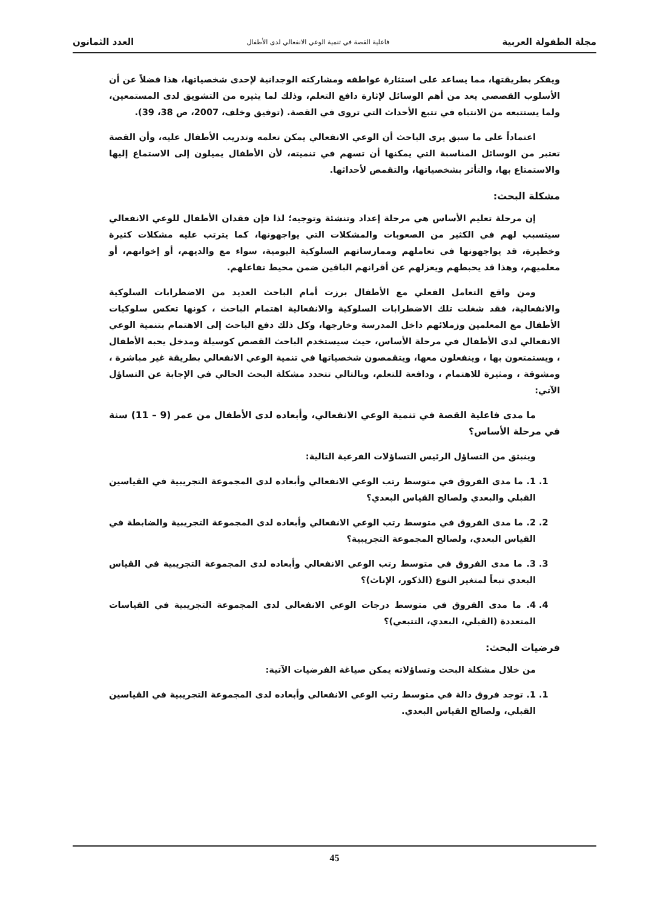مجلة الطفولة العربية فاعلية القصة في تنمية الوعي الانفعالي لدى الأطفال العدد الثمانون
ويفكر بطريقتها، مما يساعد على استثارة عواطفه ومشاركته الوجدانية لإحدى شخصياتها، هذا فضلاً عن أن الأسلوب القصصي يعد من أهم الوسائل لإثارة دافع التعلم، وذلك لما يثيره من التشويق لدى المستمعين، ولما يستتبعه من الانتباه في تتبع الأحداث التي تروى في القصة. (توفيق وخلف، 2007، ص 38، 39).
اعتماداً على ما سبق يرى الباحث أن الوعي الانفعالي يمكن تعلمه وتدريب الأطفال عليه، وأن القصة تعتبر من الوسائل المناسبة التي يمكنها أن تسهم في تنميته، لأن الأطفال يميلون إلى الاستماع إليها والاستمتاع بها، والتأثر بشخصياتها، والتقمص لأحداثها.
مشكلة البحث:
إن مرحلة تعليم الأساس هي مرحلة إعداد وتنشئة وتوجيه؛ لذا فإن فقدان الأطفال للوعي الانفعالي سيتسبب لهم في الكثير من الصعوبات والمشكلات التي يواجهونها، كما يترتب عليه مشكلات كثيرة وخطيرة، قد يواجهونها في تعاملهم وممارساتهم السلوكية اليومية، سواء مع والديهم، أو إخوانهم، أو معلميهم، وهذا قد يحبطهم ويعزلهم عن أقرانهم الباقين ضمن محيط تفاعلهم.
ومن واقع التعامل الفعلي مع الأطفال برزت أمام الباحث العديد من الاضطرابات السلوكية والانفعالية، فقد شغلت تلك الاضطرابات السلوكية والانفعالية اهتمام الباحث ، كونها تعكس سلوكيات الأطفال مع المعلمين وزملائهم داخل المدرسة وخارجها، وكل ذلك دفع الباحث إلى الاهتمام بتنمية الوعي الانفعالي لدى الأطفال في مرحلة الأساس، حيث سيستخدم الباحث القصص كوسيلة ومدخل يحبه الأطفال ، ويستمتعون بها ، وينفعلون معها، ويتقمصون شخصياتها في تنمية الوعي الانفعالي بطريقة غير مباشرة ، ومشوقة ، ومثيرة للاهتمام ، ودافعة للتعلم، وبالتالي تتحدد مشكلة البحث الحالي في الإجابة عن التساؤل الآتي:
ما مدى فاعلية القصة في تنمية الوعي الانفعالي، وأبعاده لدى الأطفال من عمر (9 – 11) سنة في مرحلة الأساس؟
وينبثق من التساؤل الرئيس التساؤلات الفرعية التالية:
1. 1. ما مدى الفروق في متوسط رتب الوعي الانفعالي وأبعاده لدى المجموعة التجريبية في القياسين القبلي والبعدي ولصالح القياس البعدي؟
2. 2. ما مدى الفروق في متوسط رتب الوعي الانفعالي وأبعاده لدى المجموعة التجريبية والضابطة في القياس البعدي، ولصالح المجموعة التجريبية؟
3. 3. ما مدى الفروق في متوسط رتب الوعي الانفعالي وأبعاده لدى المجموعة التجريبية في القياس البعدي تبعاً لمتغير النوع (الذكور، الإناث)؟
4. 4. ما مدى الفروق في متوسط درجات الوعي الانفعالي لدى المجموعة التجريبية في القياسات المتعددة (القبلي، البعدي، التتبعي)؟
فرضيات البحث:
من خلال مشكلة البحث وتساؤلاته يمكن صياغة الفرضيات الآتية:
1. 1. توجد فروق دالة في متوسط رتب الوعي الانفعالي وأبعاده لدى المجموعة التجريبية في القياسين القبلي، ولصالح القياس البعدي.
45